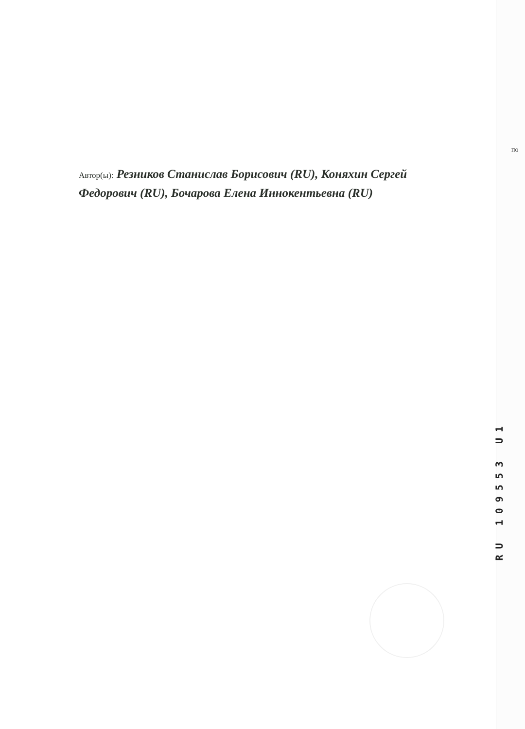Автор(ы): Резников Станислав Борисович (RU), Коняхин Сергей Федорович (RU), Бочарова Елена Иннокентьевна (RU)
по
RU 109553 U1